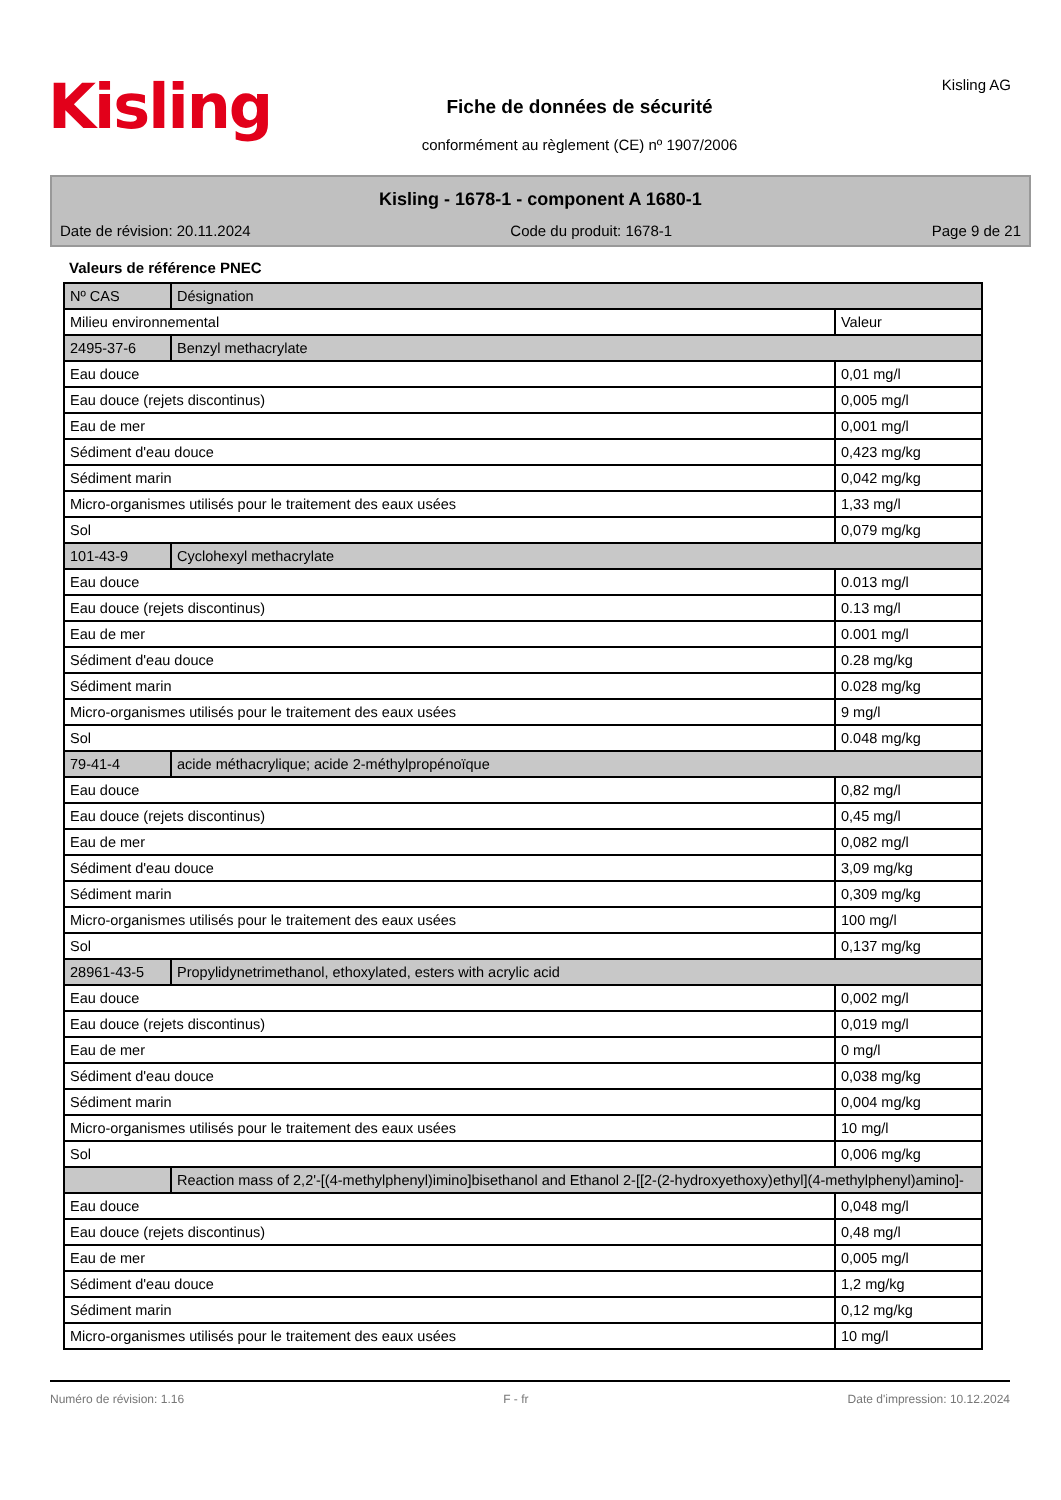Kisling
Fiche de données de sécurité
conformément au règlement (CE) nº 1907/2006
Kisling AG
Kisling - 1678-1 - component A 1680-1
Date de révision: 20.11.2024 Code du produit: 1678-1 Page 9 de 21
Valeurs de référence PNEC
| Nº CAS | Désignation | |
| Milieu environnemental | | Valeur |
| 2495-37-6 | Benzyl methacrylate | |
| Eau douce | | 0,01 mg/l |
| Eau douce (rejets discontinus) | | 0,005 mg/l |
| Eau de mer | | 0,001 mg/l |
| Sédiment d'eau douce | | 0,423 mg/kg |
| Sédiment marin | | 0,042 mg/kg |
| Micro-organismes utilisés pour le traitement des eaux usées | | 1,33 mg/l |
| Sol | | 0,079 mg/kg |
| 101-43-9 | Cyclohexyl methacrylate | |
| Eau douce | | 0.013 mg/l |
| Eau douce (rejets discontinus) | | 0.13 mg/l |
| Eau de mer | | 0.001 mg/l |
| Sédiment d'eau douce | | 0.28 mg/kg |
| Sédiment marin | | 0.028 mg/kg |
| Micro-organismes utilisés pour le traitement des eaux usées | | 9 mg/l |
| Sol | | 0.048 mg/kg |
| 79-41-4 | acide méthacrylique; acide 2-méthylpropénoïque | |
| Eau douce | | 0,82 mg/l |
| Eau douce (rejets discontinus) | | 0,45 mg/l |
| Eau de mer | | 0,082 mg/l |
| Sédiment d'eau douce | | 3,09 mg/kg |
| Sédiment marin | | 0,309 mg/kg |
| Micro-organismes utilisés pour le traitement des eaux usées | | 100 mg/l |
| Sol | | 0,137 mg/kg |
| 28961-43-5 | Propylidynetrimethanol, ethoxylated, esters with acrylic acid | |
| Eau douce | | 0,002 mg/l |
| Eau douce (rejets discontinus) | | 0,019 mg/l |
| Eau de mer | | 0 mg/l |
| Sédiment d'eau douce | | 0,038 mg/kg |
| Sédiment marin | | 0,004 mg/kg |
| Micro-organismes utilisés pour le traitement des eaux usées | | 10 mg/l |
| Sol | | 0,006 mg/kg |
| | Reaction mass of 2,2'-[(4-methylphenyl)imino]bisethanol and Ethanol 2-[[2-(2-hydroxyethoxy)ethyl](4-methylphenyl)amino]- | |
| Eau douce | | 0,048 mg/l |
| Eau douce (rejets discontinus) | | 0,48 mg/l |
| Eau de mer | | 0,005 mg/l |
| Sédiment d'eau douce | | 1,2 mg/kg |
| Sédiment marin | | 0,12 mg/kg |
| Micro-organismes utilisés pour le traitement des eaux usées | | 10 mg/l |
Numéro de révision: 1.16 F - fr Date d'impression: 10.12.2024